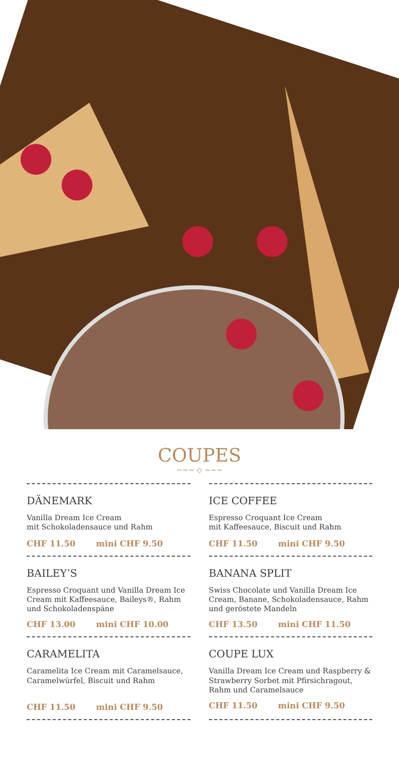COUPES
~~~ ◇ ~~~
DÄNEMARK
Vanilla Dream Ice Cream
mit Schokoladensauce und Rahm
CHF 11.50 mini CHF 9.50
ICE COFFEE
Espresso Croquant Ice Cream
mit Kaffeesauce, Biscuit und Rahm
CHF 11.50 mini CHF 9.50
BAILEY’S
Espresso Croquant und Vanilla Dream Ice Cream mit Kaffeesauce, Baileys®, Rahm und Schokoladenspäne
CHF 13.00 mini CHF 10.00
BANANA SPLIT
Swiss Chocolate und Vanilla Dream Ice Cream, Banane, Schokoladensauce, Rahm und geröstete Mandeln
CHF 13.50 mini CHF 11.50
CARAMELITA
Caramelita Ice Cream mit Caramelsauce, Caramelwürfel, Biscuit und Rahm
CHF 11.50 mini CHF 9.50
COUPE LUX
Vanilla Dream Ice Cream und Raspberry & Strawberry Sorbet mit Pfirsichragout, Rahm und Caramelsauce
CHF 11.50 mini CHF 9.50